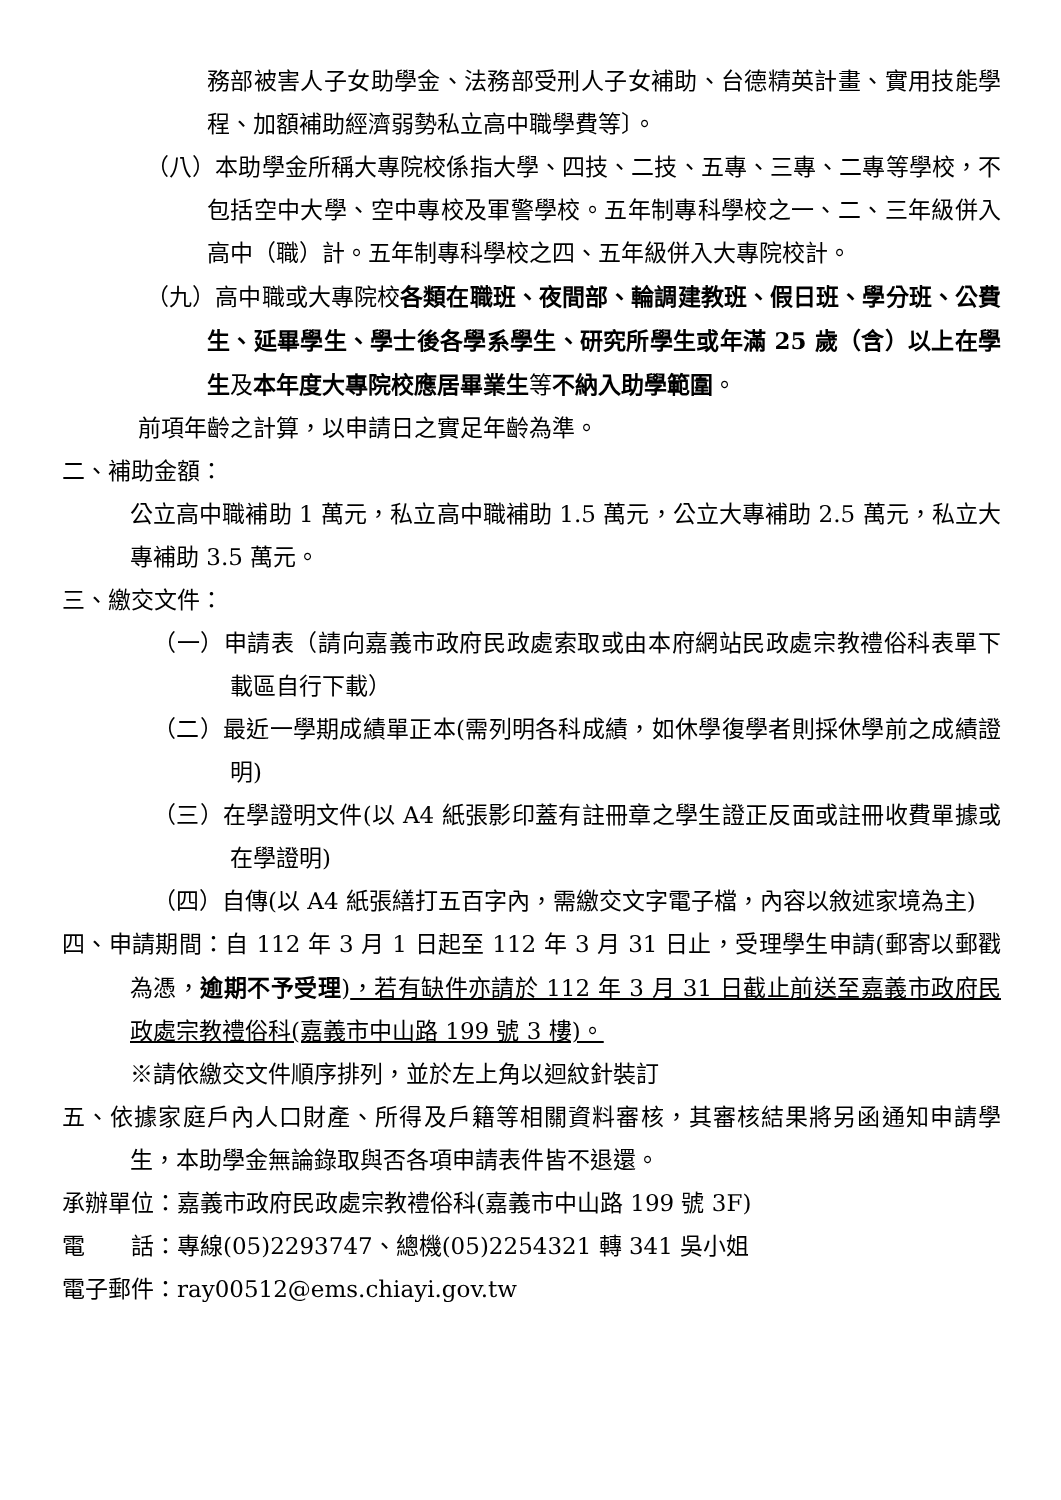務部被害人子女助學金、法務部受刑人子女補助、台德精英計畫、實用技能學程、加額補助經濟弱勢私立高中職學費等〕。
（八）本助學金所稱大專院校係指大學、四技、二技、五專、三專、二專等學校，不包括空中大學、空中專校及軍警學校。五年制專科學校之一、二、三年級併入高中（職）計。五年制專科學校之四、五年級併入大專院校計。
（九）高中職或大專院校各類在職班、夜間部、輪調建教班、假日班、學分班、公費生、延畢學生、學士後各學系學生、研究所學生或年滿 25 歲（含）以上在學生及本年度大專院校應居畢業生等不納入助學範圍。
前項年齡之計算，以申請日之實足年齡為準。
二、補助金額：
公立高中職補助 1 萬元，私立高中職補助 1.5 萬元，公立大專補助 2.5 萬元，私立大專補助 3.5 萬元。
三、繳交文件：
（一）申請表（請向嘉義市政府民政處索取或由本府網站民政處宗教禮俗科表單下載區自行下載）
（二）最近一學期成績單正本(需列明各科成績，如休學復學者則採休學前之成績證明)
（三）在學證明文件(以 A4 紙張影印蓋有註冊章之學生證正反面或註冊收費單據或在學證明)
（四）自傳(以 A4 紙張繕打五百字內，需繳交文字電子檔，內容以敘述家境為主)
四、申請期間：自 112 年 3 月 1 日起至 112 年 3 月 31 日止，受理學生申請(郵寄以郵戳為憑，逾期不予受理)，若有缺件亦請於 112 年 3 月 31 日截止前送至嘉義市政府民政處宗教禮俗科(嘉義市中山路 199 號 3 樓)。
※請依繳交文件順序排列，並於左上角以迴紋針裝訂
五、依據家庭戶內人口財產、所得及戶籍等相關資料審核，其審核結果將另函通知申請學生，本助學金無論錄取與否各項申請表件皆不退還。
承辦單位：嘉義市政府民政處宗教禮俗科(嘉義市中山路 199 號 3F)
電　　話：專線(05)2293747、總機(05)2254321 轉 341 吳小姐
電子郵件：ray00512@ems.chiayi.gov.tw